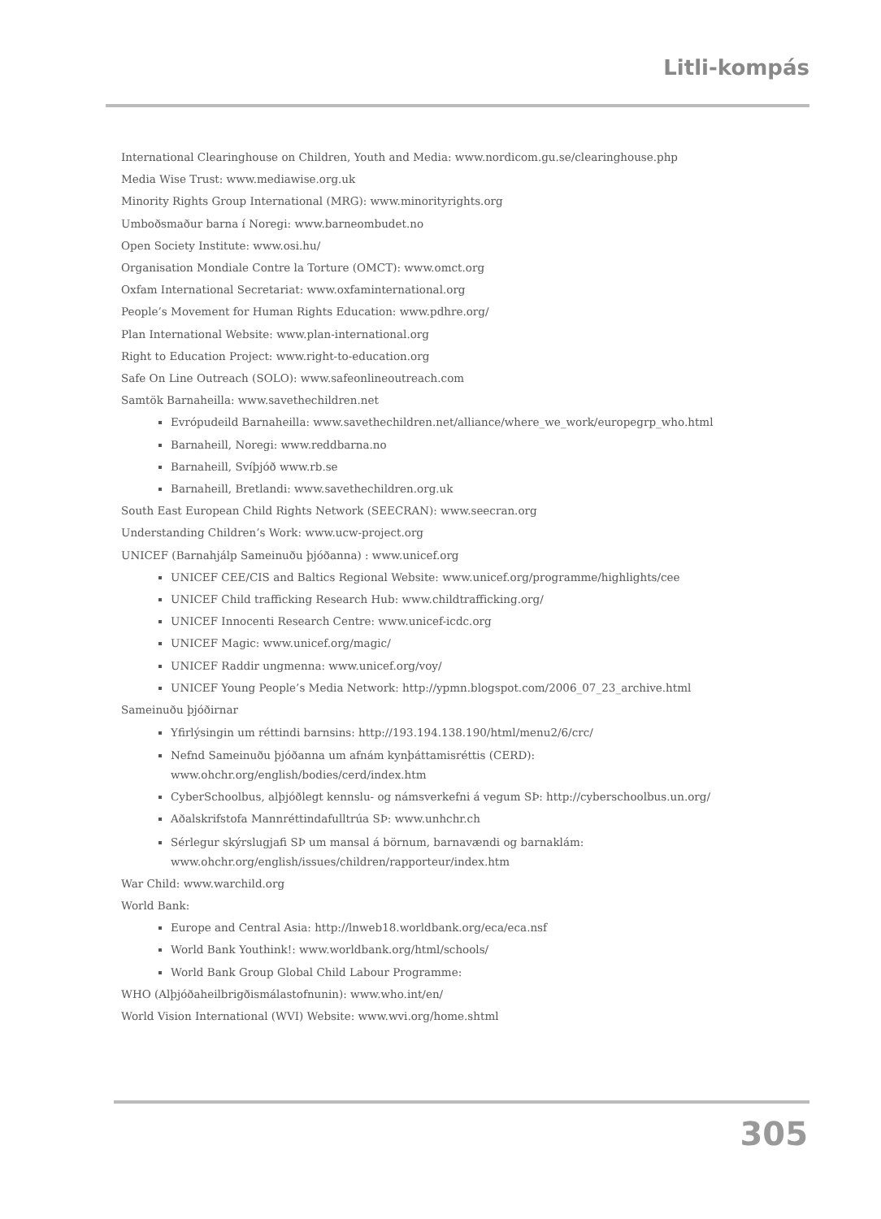Litli-kompás
International Clearinghouse on Children, Youth and Media: www.nordicom.gu.se/clearinghouse.php
Media Wise Trust: www.mediawise.org.uk
Minority Rights Group International (MRG): www.minorityrights.org
Umboðsmaður barna í Noregi: www.barneombudet.no
Open Society Institute: www.osi.hu/
Organisation Mondiale Contre la Torture (OMCT): www.omct.org
Oxfam International Secretariat: www.oxfaminternational.org
People’s Movement for Human Rights Education: www.pdhre.org/
Plan International Website: www.plan-international.org
Right to Education Project: www.right-to-education.org
Safe On Line Outreach (SOLO): www.safeonlineoutreach.com
Samtök Barnaheilla: www.savethechildren.net
Evrópudeild Barnaheilla: www.savethechildren.net/alliance/where_we_work/europegrp_who.html
Barnaheill, Noregi: www.reddbarna.no
Barnaheill, Svíþjóð www.rb.se
Barnaheill, Bretlandi: www.savethechildren.org.uk
South East European Child Rights Network (SEECRAN): www.seecran.org
Understanding Children’s Work: www.ucw-project.org
UNICEF (Barnahjálp Sameinuðu þjóðanna) : www.unicef.org
UNICEF CEE/CIS and Baltics Regional Website: www.unicef.org/programme/highlights/cee
UNICEF Child trafficking Research Hub: www.childtrafficking.org/
UNICEF Innocenti Research Centre: www.unicef-icdc.org
UNICEF Magic: www.unicef.org/magic/
UNICEF Raddir ungmenna: www.unicef.org/voy/
UNICEF Young People’s Media Network: http://ypmn.blogspot.com/2006_07_23_archive.html
Sameinuðu þjóðirnar
Yfirlýsingin um réttindi barnsins: http://193.194.138.190/html/menu2/6/crc/
Nefnd Sameinuðu þjóðanna um afnám kynþáttamisréttis (CERD):
www.ohchr.org/english/bodies/cerd/index.htm
CyberSchoolbus, alþjóðlegt kennslu- og námsverkefni á vegum SÞ: http://cyberschoolbus.un.org/
Aðalskrifstofa Mannréttindafulltrúa SÞ: www.unhchr.ch
Sérlegur skýrslugjafi SÞ um mansal á börnum, barnavændi og barnaklám:
www.ohchr.org/english/issues/children/rapporteur/index.htm
War Child: www.warchild.org
World Bank:
Europe and Central Asia: http://lnweb18.worldbank.org/eca/eca.nsf
World Bank Youthink!: www.worldbank.org/html/schools/
World Bank Group Global Child Labour Programme:
WHO (Alþjóðaheilbrigðismálastofnunin): www.who.int/en/
World Vision International (WVI) Website: www.wvi.org/home.shtml
305